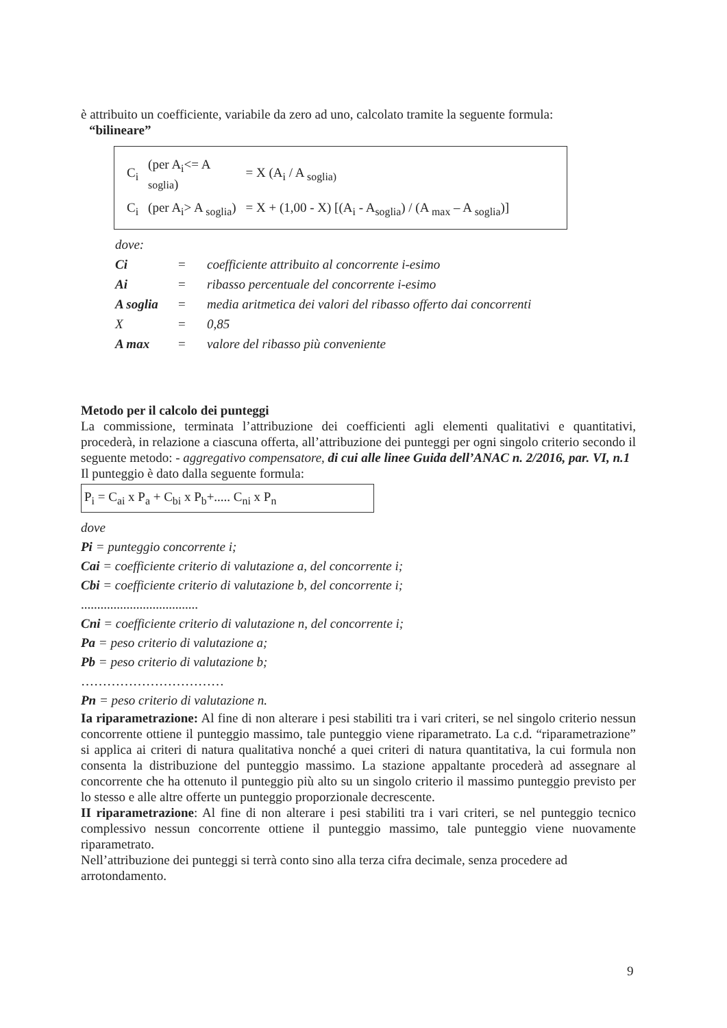è attribuito un coefficiente, variabile da zero ad uno, calcolato tramite la seguente formula:
“bilineare”
| C<sub>i</sub> | (per A<sub>i</sub><= A soglia ) | = X (A<sub>i</sub> / A <sub>soglia)</sub> |
| C<sub>i</sub> | (per A<sub>i</sub>> A <sub>soglia</sub>) | = X + (1,00 - X) [(A<sub>i</sub> - A<sub>soglia</sub>) / (A <sub>max</sub> – A <sub>soglia</sub>)] |
| dove: | | |
| Ci | = | coefficiente attribuito al concorrente i-esimo |
| Ai | = | ribasso percentuale del concorrente i-esimo |
| A soglia | = | media aritmetica dei valori del ribasso offerto dai concorrenti |
| X | = | 0,85 |
| A max | = | valore del ribasso più conveniente |
Metodo per il calcolo dei punteggi
La commissione, terminata l’attribuzione dei coefficienti agli elementi qualitativi e quantitativi, procederà, in relazione a ciascuna offerta, all’attribuzione dei punteggi per ogni singolo criterio secondo il seguente metodo: - aggregativo compensatore, di cui alle linee Guida dell’ANAC n. 2/2016, par. VI, n.1
Il punteggio è dato dalla seguente formula:
P<sub>i</sub> = C<sub>ai</sub> x P<sub>a</sub> + C<sub>bi</sub> x P<sub>b</sub>+..... C<sub>ni</sub> x P<sub>n</sub>
dove
Pi = punteggio concorrente i;
Cai = coefficiente criterio di valutazione a, del concorrente i;
Cbi = coefficiente criterio di valutazione b, del concorrente i;
....................................
Cni = coefficiente criterio di valutazione n, del concorrente i;
Pa = peso criterio di valutazione a;
Pb = peso criterio di valutazione b;
……………………………
Pn = peso criterio di valutazione n.
Ia riparametrazione: Al fine di non alterare i pesi stabiliti tra i vari criteri, se nel singolo criterio nessun concorrente ottiene il punteggio massimo, tale punteggio viene riparametrato. La c.d. “riparametrazione” si applica ai criteri di natura qualitativa nonché a quei criteri di natura quantitativa, la cui formula non consenta la distribuzione del punteggio massimo. La stazione appaltante procederà ad assegnare al concorrente che ha ottenuto il punteggio più alto su un singolo criterio il massimo punteggio previsto per lo stesso e alle altre offerte un punteggio proporzionale decrescente.
II riparametrazione: Al fine di non alterare i pesi stabiliti tra i vari criteri, se nel punteggio tecnico complessivo nessun concorrente ottiene il punteggio massimo, tale punteggio viene nuovamente riparametrato.
Nell’attribuzione dei punteggi si terrà conto sino alla terza cifra decimale, senza procedere ad arrotondamento.
9